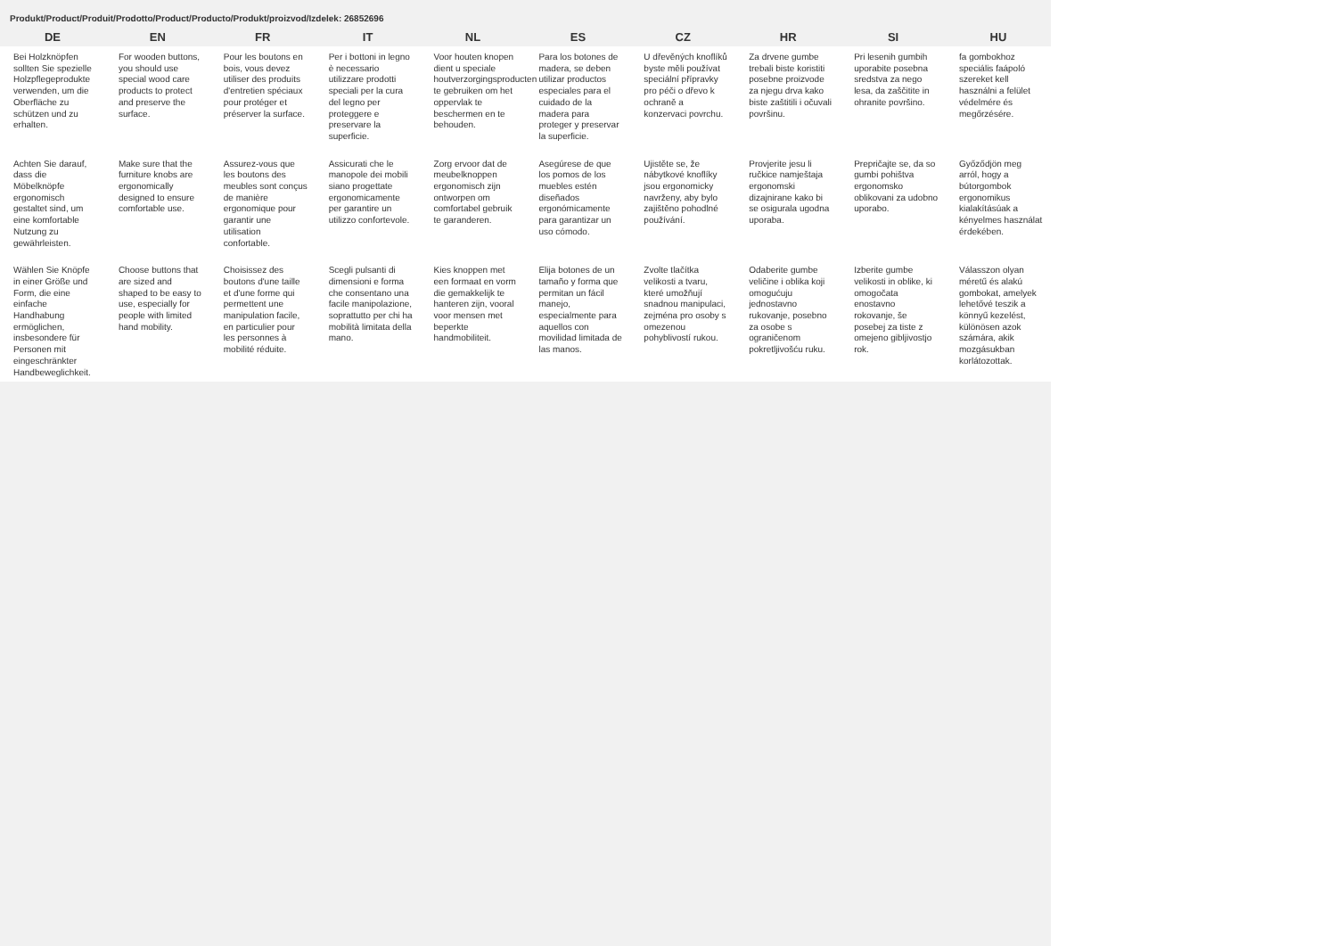Produkt/Product/Produit/Prodotto/Product/Producto/Produkt/proizvod/Izdelek: 26852696
| DE | EN | FR | IT | NL | ES | CZ | HR | SI | HU |
| --- | --- | --- | --- | --- | --- | --- | --- | --- | --- |
| Bei Holzknöpfen sollten Sie spezielle Holzpflegeprodukte verwenden, um die Oberfläche zu schützen und zu erhalten. | For wooden buttons, you should use special wood care products to protect and preserve the surface. | Pour les boutons en bois, vous devez utiliser des produits d'entretien spéciaux pour protéger et préserver la surface. | Per i bottoni in legno è necessario utilizzare prodotti speciali per la cura del legno per proteggere e preservare la superficie. | Voor houten knopen dient u speciale houtverzorgingsproducten te gebruiken om het oppervlak te beschermen en te behouden. | Para los botones de madera, se deben utilizar productos especiales para el cuidado de la madera para proteger y preservar la superficie. | U dřevěných knoflíků byste měli používat speciální přípravky pro péči o dřevo k ochraně a konzervaci povrchu. | Za drvene gumbe trebali biste koristiti posebne proizvode za njegu drva kako biste zaštitili i očuvali površinu. | Pri lesenih gumbih uporabite posebna sredstva za nego lesa, da zaščitite in ohranite površino. | fa gombokhoz speciális faápoló szereket kell használni a felület védelmére és megőrzésére. |
| Achten Sie darauf, dass die Möbelknöpfe ergonomisch gestaltet sind, um eine komfortable Nutzung zu gewährleisten. | Make sure that the furniture knobs are ergonomically designed to ensure comfortable use. | Assurez-vous que les boutons des meubles sont conçus de manière ergonomique pour garantir une utilisation confortable. | Assicurati che le manopole dei mobili siano progettate ergonomicamente per garantire un utilizzo confortevole. | Zorg ervoor dat de meubelknoppen ergonomisch zijn ontworpen om comfortabel gebruik te garanderen. | Asegúrese de que los pomos de los muebles estén diseñados ergonómicamente para garantizar un uso cómodo. | Ujistěte se, že nábytkové knoflíky jsou ergonomicky navrženy, aby bylo zajištěno pohodlné používání. | Provjerite jesu li ručkice namještaja ergonomski dizajnirane kako bi se osigurala ugodna uporaba. | Prepričajte se, da so gumbi pohištva ergonomsko oblikovani za udobno uporabo. | Győződjön meg arról, hogy a bútorgombok ergonomikus kialakításúak a kényelmes használat érdekében. |
| Wählen Sie Knöpfe in einer Größe und Form, die eine einfache Handhabung ermöglichen, insbesondere für Personen mit eingeschränkter Handbeweglichkeit. | Choose buttons that are sized and shaped to be easy to use, especially for people with limited hand mobility. | Choisissez des boutons d'une taille et d'une forme qui permettent une manipulation facile, en particulier pour les personnes à mobilité réduite. | Scegli pulsanti di dimensioni e forma che consentano una facile manipolazione, soprattutto per chi ha mobilità limitata della mano. | Kies knoppen met een formaat en vorm die gemakkelijk te hanteren zijn, vooral voor mensen met beperkte handmobiliteit. | Elija botones de un tamaño y forma que permitan un fácil manejo, especialmente para aquellos con movilidad limitada de las manos. | Zvolte tlačítka velikosti a tvaru, které umožňují snadnou manipulaci, zejména pro osoby s omezenou pohyblivostí rukou. | Odaberite gumbe veličine i oblika koji omogućuju jednostavno rukovanje, posebno za osobe s ograničenom pokretljivošću ruku. | Izberite gumbe velikosti in oblike, ki omogočata enostavno rokovanje, še posebej za tiste z omejeno gibljivostjo rok. | Válasszon olyan méretű és alakú gombokat, amelyek lehetővé teszik a könnyű kezelést, különösen azok számára, akik mozgásukban korlátozottak. |